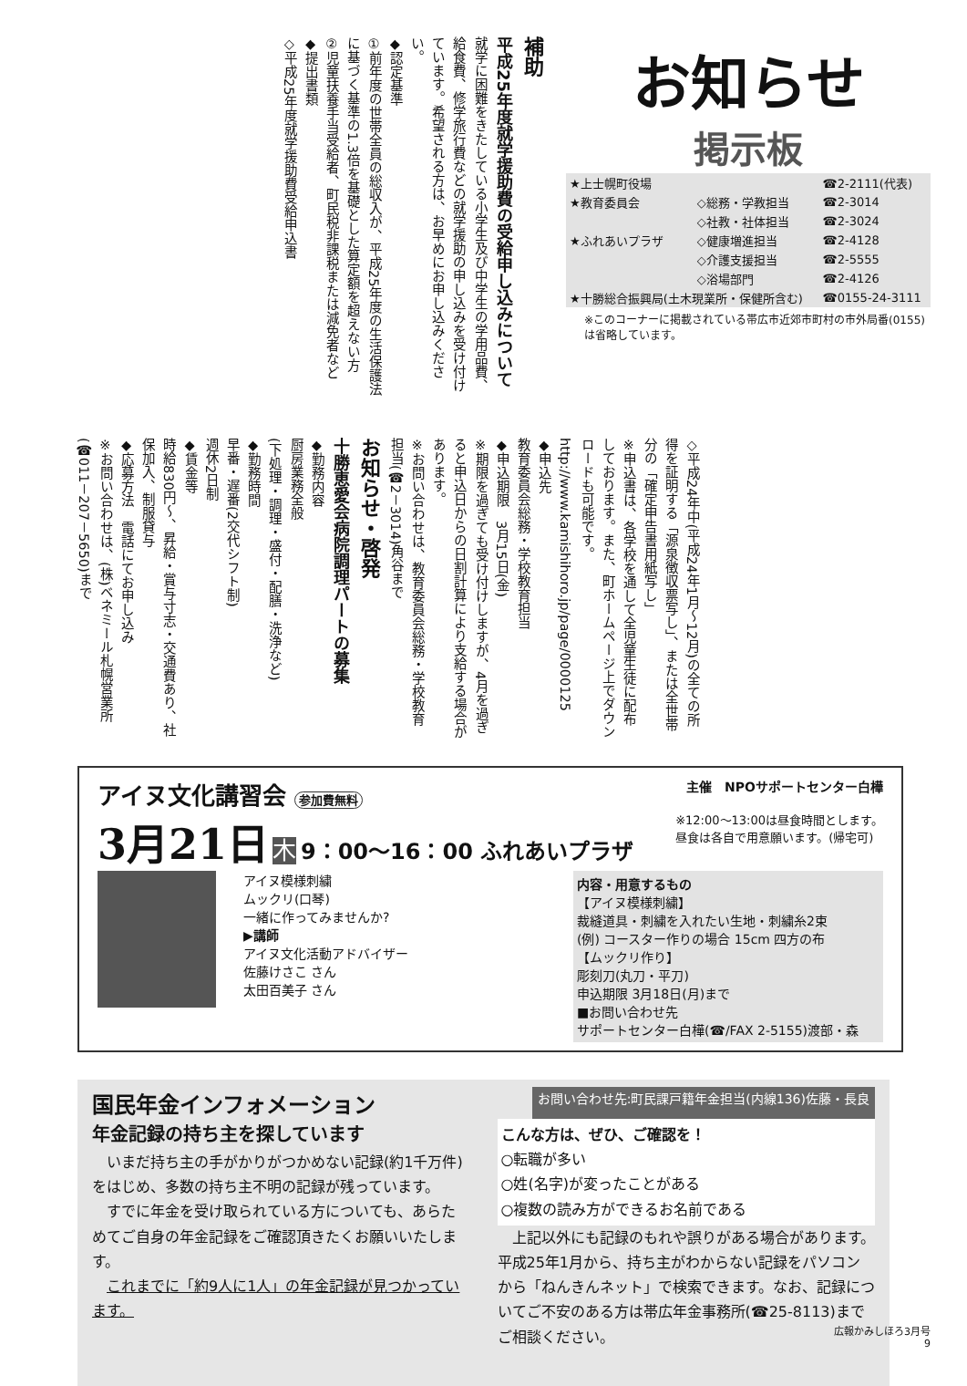補助
平成25年度就学援助費の受給申し込みについて
就学に困難をきたしている小学生及び中学生の学用品費、給食費、修学旅行費などの就学援助の申し込みを受け付けています。希望される方は、お早めにお申し込みください。
◆認定基準
①前年度の世帯全員の総収入が、平成25年度の生活保護法に基づく基準の1.3倍を基礎とした算定額を超えない方
②児童扶養手当受給者、町民税非課税または減免者など
◆提出書類
◇平成25年度就学援助費受給申込書
お知らせ
掲示板
| ★上士幌町役場 | | ☎2-2111(代表) |
| ★教育委員会 | ◇総務・学教担当 | ☎2-3014 |
| | ◇社教・社体担当 | ☎2-3024 |
| ★ふれあいプラザ | ◇健康増進担当 | ☎2-4128 |
| | ◇介護支援担当 | ☎2-5555 |
| | ◇浴場部門 | ☎2-4126 |
| ★十勝総合振興局(土木現業所・保健所含む) | | ☎0155-24-3111 |
※このコーナーに掲載されている帯広市近郊市町村の市外局番(0155)は省略しています。
◇平成24年中(平成24年1月～12月)の全ての所得を証明する「源泉徴収票写し」、または全世帯分の「確定申告書用紙写し」
※申込書は、各学校を通して全児童生徒に配布しております。また、町ホームページ上でダウンロードも可能です。
http://www.kamishihoro.jp/page/0000125
◆申込先
教育委員会総務・学校教育担当
◆申込期限　3月15日(金)
※期限を過ぎても受け付けしますが、4月を過ぎると申込日からの日割計算により支給する場合があります。
※お問い合わせは、教育委員会総務・学校教育担当(☎2－3014)角谷まで
お知らせ・啓発
十勝恵愛会病院調理パートの募集
◆勤務内容
厨房業務全般
(下処理・調理・盛付・配膳・洗浄など)
◆勤務時間
早番・遅番(2交代シフト制)
週休2日制
◆賃金等
時給830円～、昇給・賞与寸志・交通費あり、社保加入、制服貸与
◆応募方法　電話にてお申し込み
※お問い合わせは、(株)ベネミール札幌営業所(☎011－207－5650)まで
アイヌ文化講習会 参加費無料 主催　NPOサポートセンター白樺
3月21日 木 9：00～16：00 ふれあいプラザ
※12:00～13:00は昼食時間とします。
昼食は各自で用意願います。(帰宅可)
アイヌ模様刺繍
ムックリ(口琴)
一緒に作ってみませんか?
▶講師
アイヌ文化活動アドバイザー
佐藤けさこ さん
太田百美子 さん
内容・用意するもの
【アイヌ模様刺繍】
裁縫道具・刺繍を入れたい生地・刺繍糸2束
(例) コースター作りの場合 15cm 四方の布
【ムックリ作り】
彫刻刀(丸刀・平刀)
申込期限 3月18日(月)まで
■お問い合わせ先
サポートセンター白樺(☎/FAX 2-5155)渡部・森
国民年金インフォメーション お問い合わせ先:町民課戸籍年金担当(内線136)佐藤・長良
年金記録の持ち主を探しています
　いまだ持ち主の手がかりがつかめない記録(約1千万件)をはじめ、多数の持ち主不明の記録が残っています。
　すでに年金を受け取られている方についても、あらためてご自身の年金記録をご確認頂きたくお願いいたします。
　これまでに「約9人に1人」の年金記録が見つかっています。
こんな方は、ぜひ、ご確認を！
○転職が多い
○姓(名字)が変ったことがある
○複数の読み方ができるお名前である
　上記以外にも記録のもれや誤りがある場合があります。平成25年1月から、持ち主がわからない記録をパソコンから「ねんきんネット」で検索できます。なお、記録についてご不安のある方は帯広年金事務所(☎25-8113)までご相談ください。
広報かみしほろ3月号
9